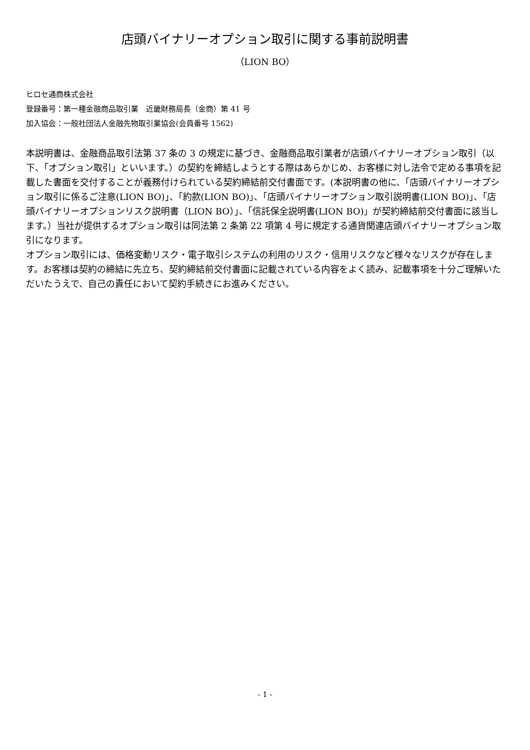店頭バイナリーオプション取引に関する事前説明書
（LION BO）
ヒロセ通商株式会社
登録番号：第一種金融商品取引業　近畿財務局長（金商）第 41 号
加入協会：一般社団法人金融先物取引業協会(会員番号 1562)
本説明書は、金融商品取引法第 37 条の 3 の規定に基づき、金融商品取引業者が店頭バイナリーオプション取引（以下、「オプション取引」といいます。）の契約を締結しようとする際はあらかじめ、お客様に対し法令で定める事項を記載した書面を交付することが義務付けられている契約締結前交付書面です。(本説明書の他に、「店頭バイナリーオプション取引に係るご注意(LION BO)」、「約款(LION BO)」、「店頭バイナリーオプション取引説明書(LION BO)」、「店頭バイナリーオプションリスク説明書（LION BO）」、「信託保全説明書(LION BO)」が契約締結前交付書面に該当します。）当社が提供するオプション取引は同法第 2 条第 22 項第 4 号に規定する通貨関連店頭バイナリーオプション取引になります。
オプション取引には、価格変動リスク・電子取引システムの利用のリスク・信用リスクなど様々なリスクが存在します。お客様は契約の締結に先立ち、契約締結前交付書面に記載されている内容をよく読み、記載事項を十分ご理解いただいたうえで、自己の責任において契約手続きにお進みください。
- 1 -